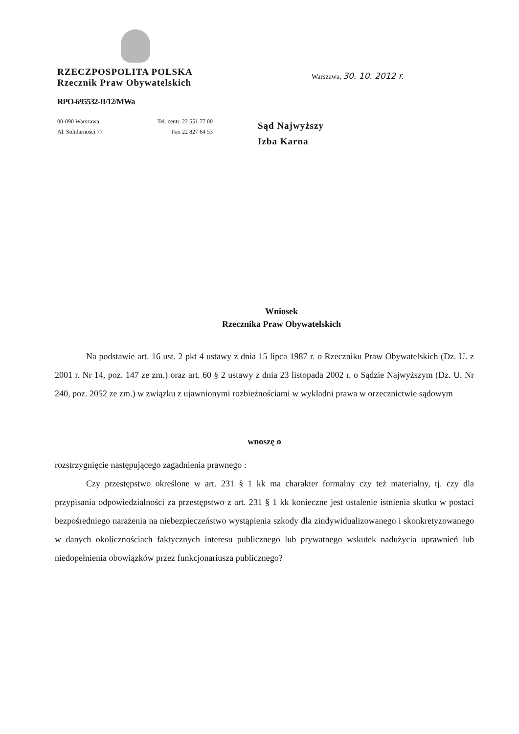RZECZPOSPOLITA POLSKA
Rzecznik Praw Obywatelskich
RPO-695532-II/12/MWa
00-090 Warszawa
Al. Solidarności 77
Tel. centr. 22 551 77 00
Fax 22 827 64 53
Warszawa, 30. 10. 2012 r.
Sąd Najwyższy
Izba Karna
Wniosek
Rzecznika Praw Obywatelskich
Na podstawie art. 16 ust. 2 pkt 4 ustawy z dnia 15 lipca 1987 r. o Rzeczniku Praw Obywatelskich (Dz. U. z 2001 r. Nr 14, poz. 147 ze zm.) oraz art. 60 § 2 ustawy z dnia 23 listopada 2002 r. o Sądzie Najwyższym (Dz. U. Nr 240, poz. 2052 ze zm.) w związku z ujawnionymi rozbieżnościami w wykładni prawa w orzecznictwie sądowym
wnoszę o
rozstrzygnięcie następującego zagadnienia prawnego :
Czy przestępstwo określone w art. 231 § 1 kk ma charakter formalny czy też materialny, tj. czy dla przypisania odpowiedzialności za przestępstwo z art. 231 § 1 kk konieczne jest ustalenie istnienia skutku w postaci bezpośredniego narażenia na niebezpieczeństwo wystąpienia szkody dla zindywidualizowanego i skonkretyzowanego w danych okolicznościach faktycznych interesu publicznego lub prywatnego wskutek nadużycia uprawnień lub niedopełnienia obowiązków przez funkcjonariusza publicznego?